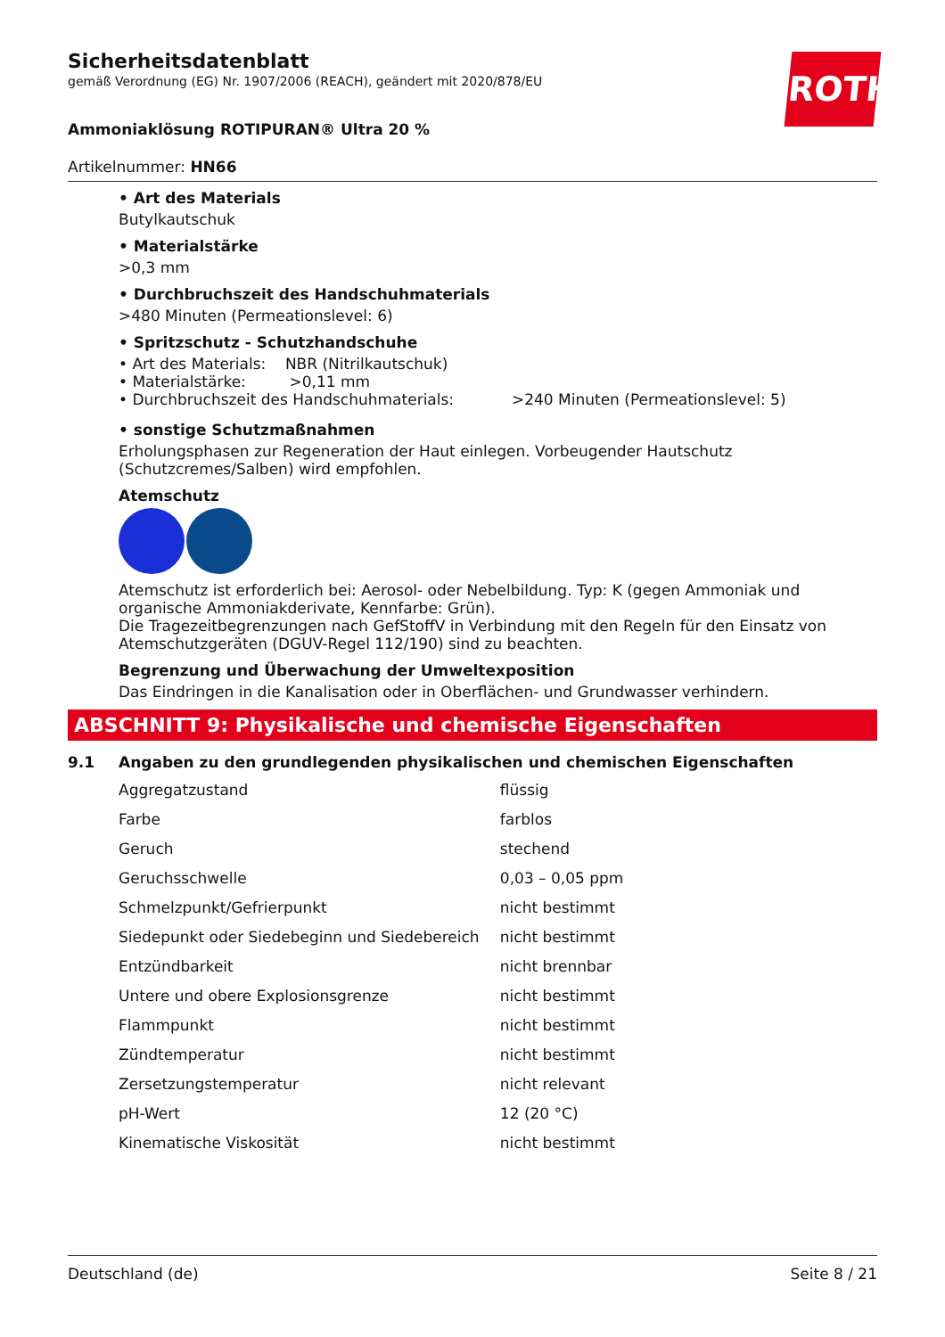ROTH
Sicherheitsdatenblatt
gemäß Verordnung (EG) Nr. 1907/2006 (REACH), geändert mit 2020/878/EU
Ammoniaklösung ROTIPURAN® Ultra 20 %
Artikelnummer: HN66
• Art des Materials
Butylkautschuk
• Materialstärke
>0,3 mm
• Durchbruchszeit des Handschuhmaterials
>480 Minuten (Permeationslevel: 6)
• Spritzschutz - Schutzhandschuhe
• Art des Materials: NBR (Nitrilkautschuk)
• Materialstärke: >0,11 mm
• Durchbruchszeit des Handschuhmaterials: >240 Minuten (Permeationslevel: 5)
• sonstige Schutzmaßnahmen
Erholungsphasen zur Regeneration der Haut einlegen. Vorbeugender Hautschutz (Schutzcremes/Salben) wird empfohlen.
Atemschutz
Atemschutz ist erforderlich bei: Aerosol- oder Nebelbildung. Typ: K (gegen Ammoniak und organische Ammoniakderivate, Kennfarbe: Grün).
Die Tragezeitbegrenzungen nach GefStoffV in Verbindung mit den Regeln für den Einsatz von Atemschutzgeräten (DGUV-Regel 112/190) sind zu beachten.
Begrenzung und Überwachung der Umweltexposition
Das Eindringen in die Kanalisation oder in Oberflächen- und Grundwasser verhindern.
ABSCHNITT 9: Physikalische und chemische Eigenschaften
9.1 Angaben zu den grundlegenden physikalischen und chemischen Eigenschaften
| Aggregatzustand | flüssig |
| Farbe | farblos |
| Geruch | stechend |
| Geruchsschwelle | 0,03 – 0,05 ppm |
| Schmelzpunkt/Gefrierpunkt | nicht bestimmt |
| Siedepunkt oder Siedebeginn und Siedebereich | nicht bestimmt |
| Entzündbarkeit | nicht brennbar |
| Untere und obere Explosionsgrenze | nicht bestimmt |
| Flammpunkt | nicht bestimmt |
| Zündtemperatur | nicht bestimmt |
| Zersetzungstemperatur | nicht relevant |
| pH-Wert | 12 (20 °C) |
| Kinematische Viskosität | nicht bestimmt |
Deutschland (de) Seite 8 / 21